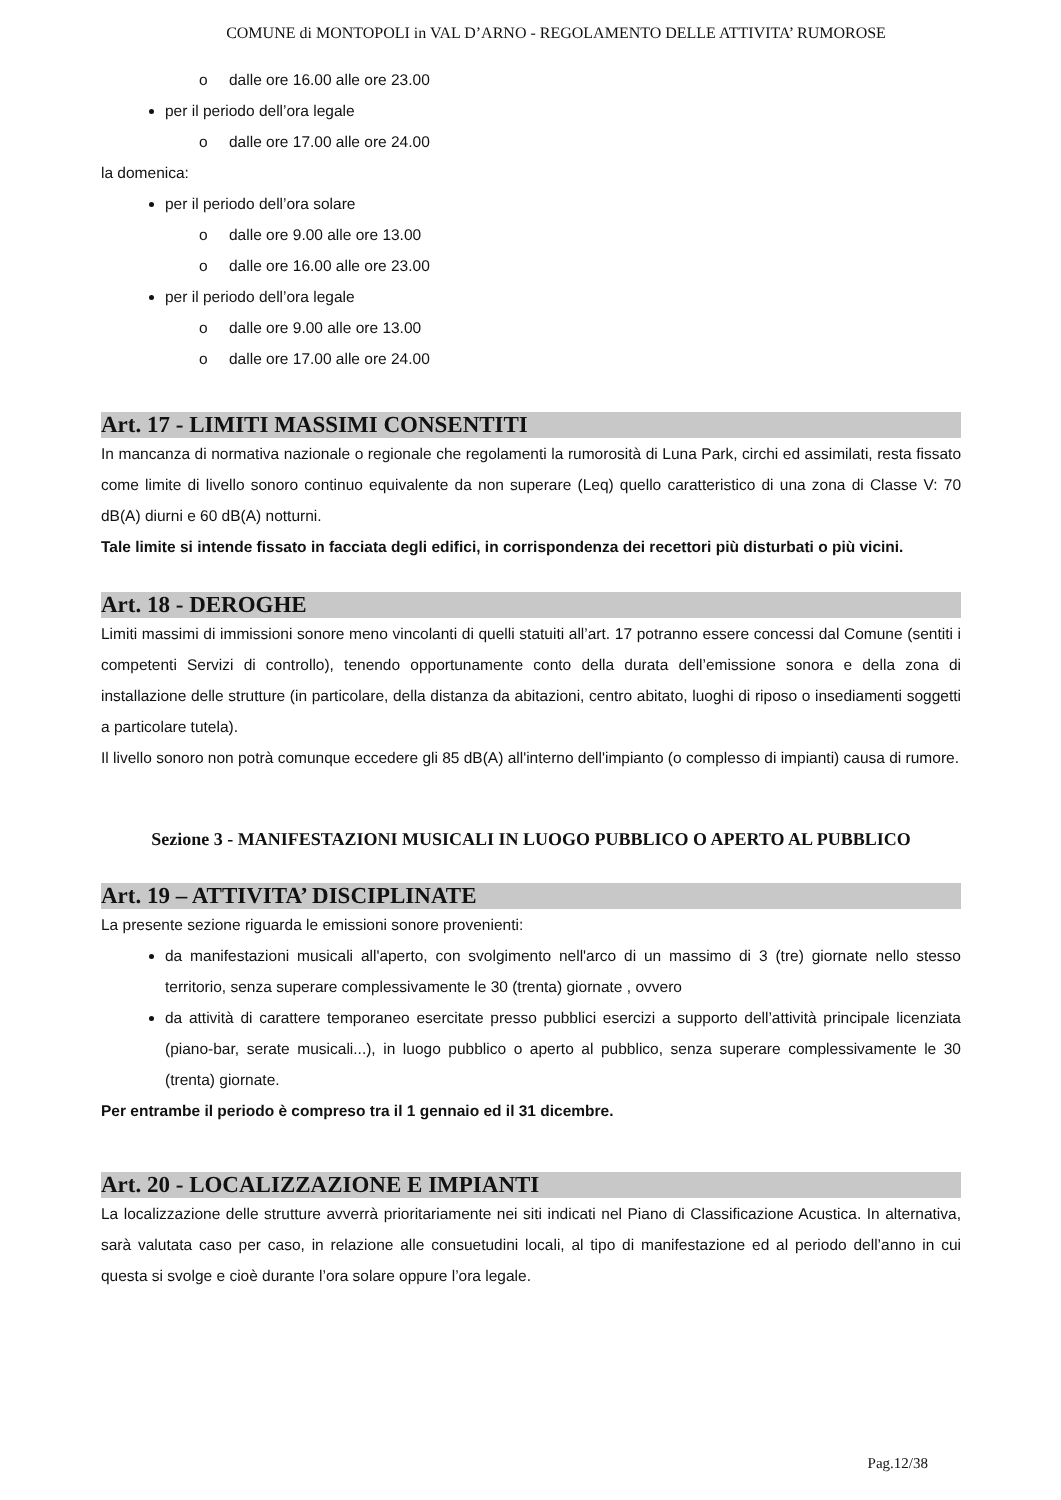COMUNE di MONTOPOLI in VAL D’ARNO - REGOLAMENTO DELLE ATTIVITA’ RUMOROSE
dalle ore 16.00 alle ore 23.00
per il periodo dell’ora legale
dalle ore 17.00 alle ore 24.00
la domenica:
per il periodo dell’ora solare
dalle ore 9.00 alle ore 13.00
dalle ore 16.00 alle ore 23.00
per il periodo dell’ora legale
dalle ore 9.00 alle ore 13.00
dalle ore 17.00 alle ore 24.00
Art. 17 - LIMITI MASSIMI CONSENTITI
In mancanza di normativa nazionale o regionale che regolamenti la rumorosità di Luna Park, circhi ed assimilati, resta fissato come limite di livello sonoro continuo equivalente da non superare (Leq) quello caratteristico di una zona di Classe V: 70 dB(A) diurni e 60 dB(A) notturni.
Tale limite si intende fissato in facciata degli edifici, in corrispondenza dei recettori più disturbati o più vicini.
Art. 18 - DEROGHE
Limiti massimi di immissioni sonore meno vincolanti di quelli statuiti all’art. 17 potranno essere concessi dal Comune (sentiti i competenti Servizi di controllo), tenendo opportunamente conto della durata dell’emissione sonora e della zona di installazione delle strutture (in particolare, della distanza da abitazioni, centro abitato, luoghi di riposo o insediamenti soggetti a particolare tutela).
Il livello sonoro non potrà comunque eccedere gli 85 dB(A) all'interno dell'impianto (o complesso di impianti) causa di rumore.
Sezione 3 - MANIFESTAZIONI MUSICALI IN LUOGO PUBBLICO O APERTO AL PUBBLICO
Art. 19 – ATTIVITA’ DISCIPLINATE
La presente sezione riguarda le emissioni sonore provenienti:
da manifestazioni musicali all'aperto, con svolgimento nell'arco di un massimo di 3 (tre) giornate nello stesso territorio, senza superare complessivamente le 30 (trenta) giornate , ovvero
da attività di carattere temporaneo esercitate presso pubblici esercizi a supporto dell’attività principale licenziata (piano-bar, serate musicali...), in luogo pubblico o aperto al pubblico, senza superare complessivamente le 30 (trenta) giornate.
Per entrambe il periodo è compreso tra il 1 gennaio ed il 31 dicembre.
Art. 20 - LOCALIZZAZIONE E IMPIANTI
La localizzazione delle strutture avverrà prioritariamente nei siti indicati nel Piano di Classificazione Acustica. In alternativa, sarà valutata caso per caso, in relazione alle consuetudini locali, al tipo di manifestazione ed al periodo dell’anno in cui questa si svolge e cioè durante l’ora solare oppure l’ora legale.
Pag.12/38